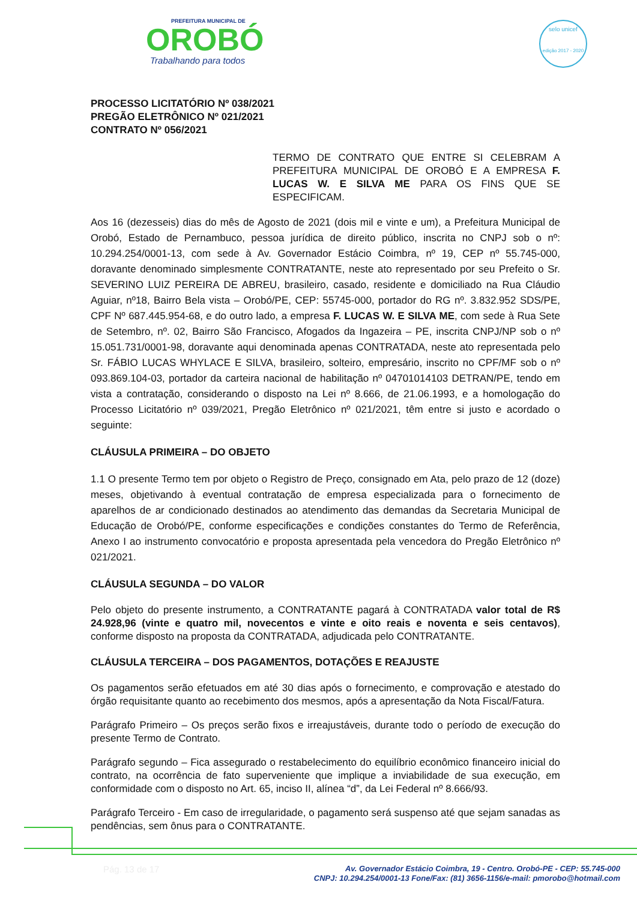PREFEITURA MUNICIPAL DE
OROBÓ
Trabalhando para todos
selo unicef
edição 2017 - 2020
PROCESSO LICITATÓRIO Nº 038/2021
PREGÃO ELETRÔNICO Nº 021/2021
CONTRATO Nº 056/2021
TERMO DE CONTRATO QUE ENTRE SI CELEBRAM A PREFEITURA MUNICIPAL DE OROBÓ E A EMPRESA F. LUCAS W. E SILVA ME PARA OS FINS QUE SE ESPECIFICAM.
Aos 16 (dezesseis) dias do mês de Agosto de 2021 (dois mil e vinte e um), a Prefeitura Municipal de Orobó, Estado de Pernambuco, pessoa jurídica de direito público, inscrita no CNPJ sob o nº: 10.294.254/0001-13, com sede à Av. Governador Estácio Coimbra, nº 19, CEP nº 55.745-000, doravante denominado simplesmente CONTRATANTE, neste ato representado por seu Prefeito o Sr. SEVERINO LUIZ PEREIRA DE ABREU, brasileiro, casado, residente e domiciliado na Rua Cláudio Aguiar, nº18, Bairro Bela vista – Orobó/PE, CEP: 55745-000, portador do RG nº. 3.832.952 SDS/PE, CPF Nº 687.445.954-68, e do outro lado, a empresa F. LUCAS W. E SILVA ME, com sede à Rua Sete de Setembro, nº. 02, Bairro São Francisco, Afogados da Ingazeira – PE, inscrita CNPJ/NP sob o nº 15.051.731/0001-98, doravante aqui denominada apenas CONTRATADA, neste ato representada pelo Sr. FÁBIO LUCAS WHYLACE E SILVA, brasileiro, solteiro, empresário, inscrito no CPF/MF sob o nº 093.869.104-03, portador da carteira nacional de habilitação nº 04701014103 DETRAN/PE, tendo em vista a contratação, considerando o disposto na Lei nº 8.666, de 21.06.1993, e a homologação do Processo Licitatório nº 039/2021, Pregão Eletrônico nº 021/2021, têm entre si justo e acordado o seguinte:
CLÁUSULA PRIMEIRA – DO OBJETO
1.1 O presente Termo tem por objeto o Registro de Preço, consignado em Ata, pelo prazo de 12 (doze) meses, objetivando à eventual contratação de empresa especializada para o fornecimento de aparelhos de ar condicionado destinados ao atendimento das demandas da Secretaria Municipal de Educação de Orobó/PE, conforme especificações e condições constantes do Termo de Referência, Anexo I ao instrumento convocatório e proposta apresentada pela vencedora do Pregão Eletrônico nº 021/2021.
CLÁUSULA SEGUNDA – DO VALOR
Pelo objeto do presente instrumento, a CONTRATANTE pagará à CONTRATADA valor total de R$ 24.928,96 (vinte e quatro mil, novecentos e vinte e oito reais e noventa e seis centavos), conforme disposto na proposta da CONTRATADA, adjudicada pelo CONTRATANTE.
CLÁUSULA TERCEIRA – DOS PAGAMENTOS, DOTAÇÕES E REAJUSTE
Os pagamentos serão efetuados em até 30 dias após o fornecimento, e comprovação e atestado do órgão requisitante quanto ao recebimento dos mesmos, após a apresentação da Nota Fiscal/Fatura.
Parágrafo Primeiro – Os preços serão fixos e irreajustáveis, durante todo o período de execução do presente Termo de Contrato.
Parágrafo segundo – Fica assegurado o restabelecimento do equilíbrio econômico financeiro inicial do contrato, na ocorrência de fato superveniente que implique a inviabilidade de sua execução, em conformidade com o disposto no Art. 65, inciso II, alínea “d”, da Lei Federal nº 8.666/93.
Parágrafo Terceiro - Em caso de irregularidade, o pagamento será suspenso até que sejam sanadas as pendências, sem ônus para o CONTRATANTE.
Pág. 13 de 17
Av. Governador Estácio Coimbra, 19 - Centro. Orobó-PE - CEP: 55.745-000
CNPJ: 10.294.254/0001-13 Fone/Fax: (81) 3656-1156/e-mail: pmorobo@hotmail.com